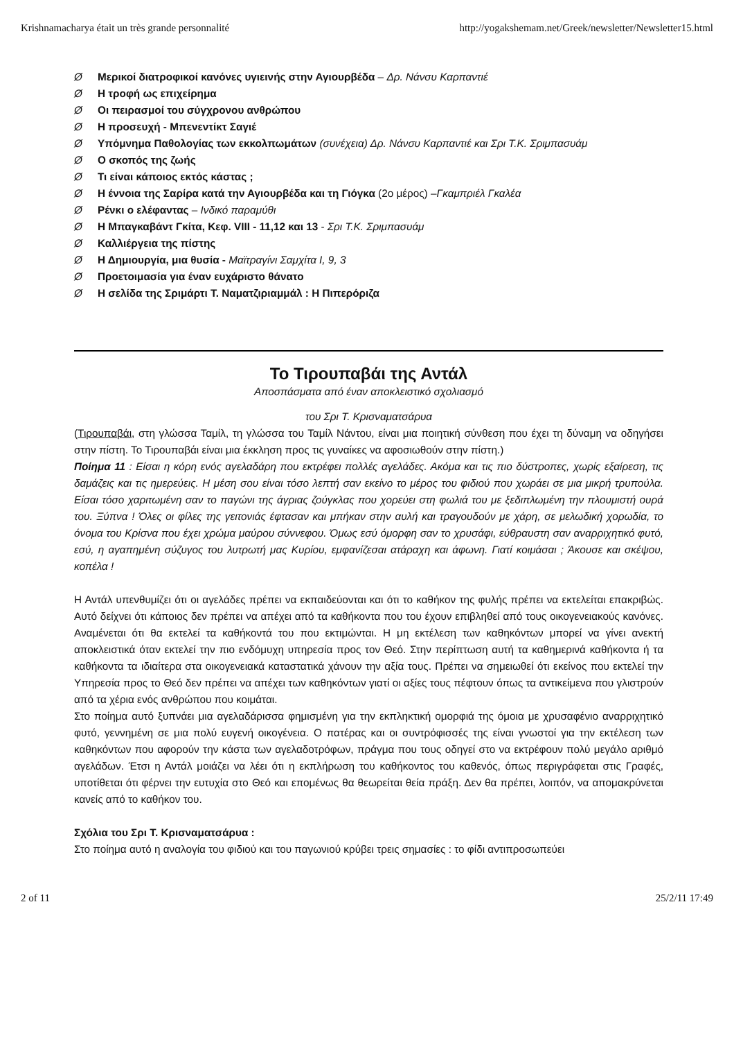Krishnamacharya était un très grande personnalité http://yogakshemam.net/Greek/newsletter/Newsletter15.html
Ø Μερικοί διατροφικοί κανόνες υγιεινής στην Αγιουρβέδα – Δρ. Νάνσυ Καρπαντιέ
Ø Η τροφή ως επιχείρημα
Ø Οι πειρασμοί του σύγχρονου ανθρώπου
Ø Η προσευχή - Μπενεντίκτ Σαγιέ
Ø Υπόμνημα Παθολογίας των εκκολπωμάτων (συνέχεια) Δρ. Νάνσυ Καρπαντιέ και Σρι Τ.Κ. Σριμπασυάμ
Ø Ο σκοπός της ζωής
Ø Τι είναι κάποιος εκτός κάστας ;
Ø Η έννοια της Σαρίρα κατά την Αγιουρβέδα και τη Γιόγκα (2ο μέρος) –Γκαμπριέλ Γκαλέα
Ø Ρένκι ο ελέφαντας – Ινδικό παραμύθι
Ø Η Μπαγκαβάντ Γκίτα, Κεφ. VIII - 11,12 και 13 - Σρι Τ.Κ. Σριμπασυάμ
Ø Καλλιέργεια της πίστης
Ø Η Δημιουργία, μια θυσία - Μαϊτραγίνι Σαμχίτα I, 9, 3
Ø Προετοιμασία για έναν ευχάριστο θάνατο
Ø Η σελίδα της Σριμάρτι Τ. Ναματζιριαμμάλ : Η Πιπερόριζα
Το Τιρουπαβάι της Αντάλ
Αποσπάσματα από έναν αποκλειστικό σχολιασμό
του Σρι Τ. Κρισναματσάρυα
(Τιρουπαβάι, στη γλώσσα Ταμίλ, τη γλώσσα του Ταμίλ Νάντου, είναι μια ποιητική σύνθεση που έχει τη δύναμη να οδηγήσει στην πίστη. Το Τιρουπαβάι είναι μια έκκληση προς τις γυναίκες να αφοσιωθούν στην πίστη.)
Ποίημα 11 : Είσαι η κόρη ενός αγελαδάρη που εκτρέφει πολλές αγελάδες. Ακόμα και τις πιο δύστροπες, χωρίς εξαίρεση, τις δαμάζεις και τις ημερεύεις. Η μέση σου είναι τόσο λεπτή σαν εκείνο το μέρος του φιδιού που χωράει σε μια μικρή τρυπούλα. Είσαι τόσο χαριτωμένη σαν το παγώνι της άγριας ζούγκλας που χορεύει στη φωλιά του με ξεδιπλωμένη την πλουμιστή ουρά του. Ξύπνα ! Όλες οι φίλες της γειτονιάς έφτασαν και μπήκαν στην αυλή και τραγουδούν με χάρη, σε μελωδική χορωδία, το όνομα του Κρίσνα που έχει χρώμα μαύρου σύννεφου. Όμως εσύ όμορφη σαν το χρυσάφι, εύθραυστη σαν αναρριχητικό φυτό, εσύ, η αγαπημένη σύζυγος του λυτρωτή μας Κυρίου, εμφανίζεσαι ατάραχη και άφωνη. Γιατί κοιμάσαι ; Άκουσε και σκέψου, κοπέλα !
Η Αντάλ υπενθυμίζει ότι οι αγελάδες πρέπει να εκπαιδεύονται και ότι το καθήκον της φυλής πρέπει να εκτελείται επακριβώς. Αυτό δείχνει ότι κάποιος δεν πρέπει να απέχει από τα καθήκοντα που του έχουν επιβληθεί από τους οικογενειακούς κανόνες. Αναμένεται ότι θα εκτελεί τα καθήκοντά του που εκτιμώνται. Η μη εκτέλεση των καθηκόντων μπορεί να γίνει ανεκτή αποκλειστικά όταν εκτελεί την πιο ενδόμυχη υπηρεσία προς τον Θεό. Στην περίπτωση αυτή τα καθημερινά καθήκοντα ή τα καθήκοντα τα ιδιαίτερα στα οικογενειακά καταστατικά χάνουν την αξία τους. Πρέπει να σημειωθεί ότι εκείνος που εκτελεί την Υπηρεσία προς το Θεό δεν πρέπει να απέχει των καθηκόντων γιατί οι αξίες τους πέφτουν όπως τα αντικείμενα που γλιστρούν από τα χέρια ενός ανθρώπου που κοιμάται.
Στο ποίημα αυτό ξυπνάει μια αγελαδάρισσα φημισμένη για την εκπληκτική ομορφιά της όμοια με χρυσαφένιο αναρριχητικό φυτό, γεννημένη σε μια πολύ ευγενή οικογένεια. Ο πατέρας και οι συντρόφισσές της είναι γνωστοί για την εκτέλεση των καθηκόντων που αφορούν την κάστα των αγελαδοτρόφων, πράγμα που τους οδηγεί στο να εκτρέφουν πολύ μεγάλο αριθμό αγελάδων. Έτσι η Αντάλ μοιάζει να λέει ότι η εκπλήρωση του καθήκοντος του καθενός, όπως περιγράφεται στις Γραφές, υποτίθεται ότι φέρνει την ευτυχία στο Θεό και επομένως θα θεωρείται θεία πράξη. Δεν θα πρέπει, λοιπόν, να απομακρύνεται κανείς από το καθήκον του.
Σχόλια του Σρι Τ. Κρισναματσάρυα :
Στο ποίημα αυτό η αναλογία του φιδιού και του παγωνιού κρύβει τρεις σημασίες : το φίδι αντιπροσωπεύει
2 of 11 25/2/11 17:49